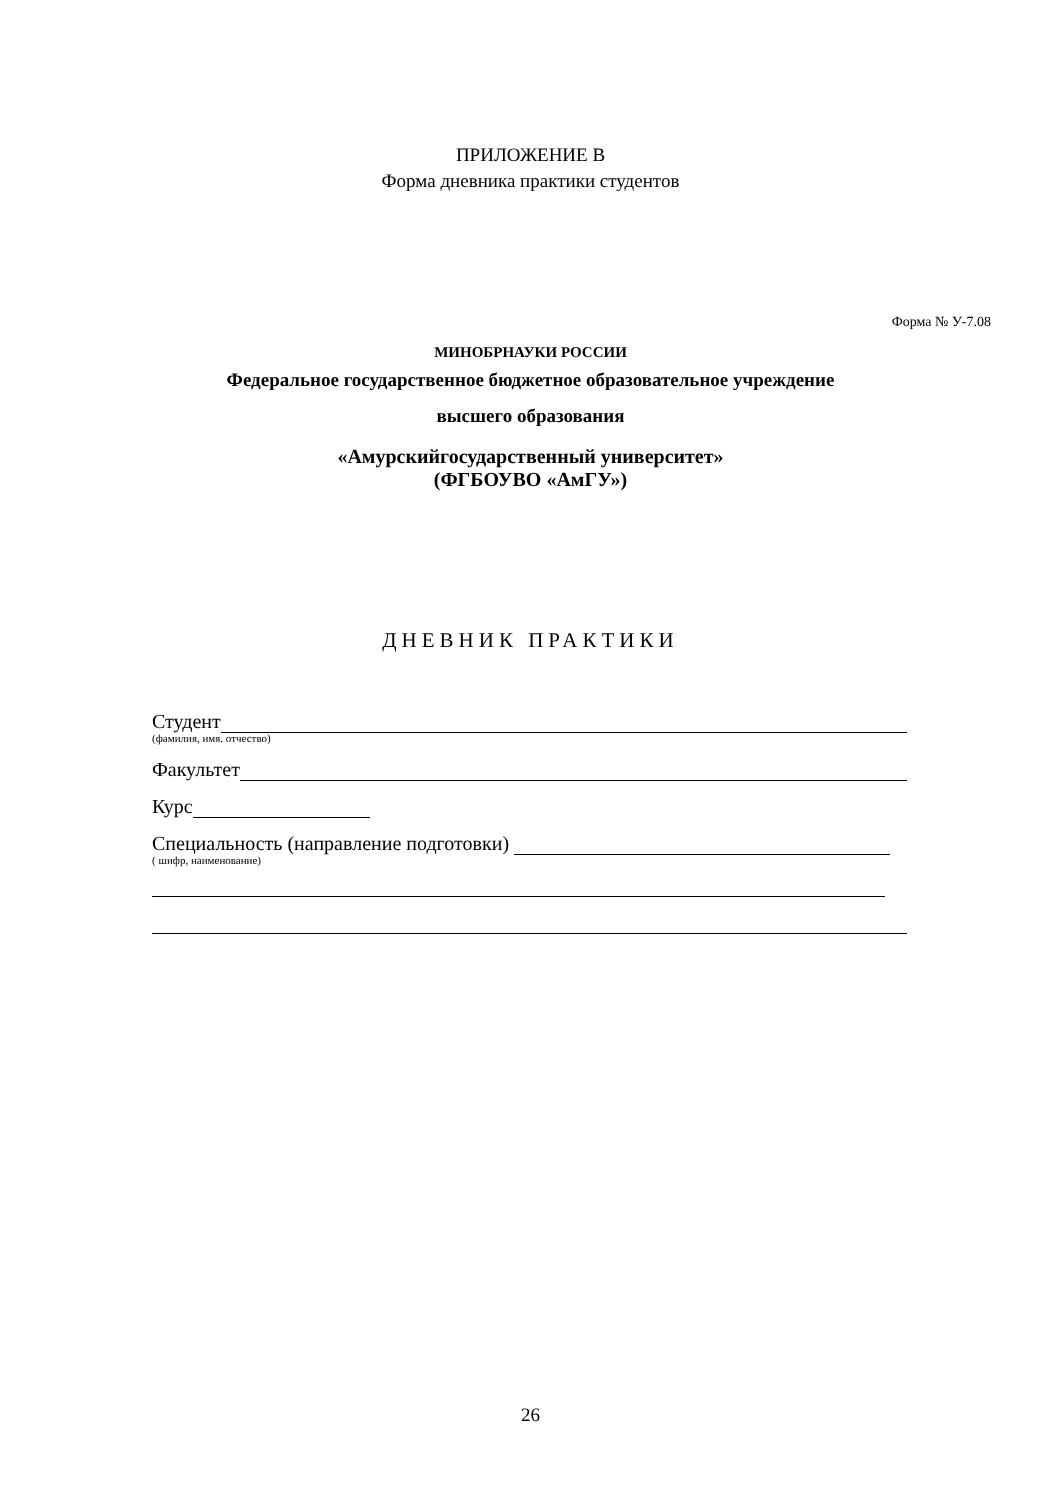ПРИЛОЖЕНИЕ В
Форма дневника практики студентов
Форма № У-7.08
МИНОБРНАУКИ РОССИИ
Федеральное государственное бюджетное образовательное учреждение
высшего образования
«Амурскийгосударственный университет»
(ФГБОУВО «АмГУ»)
ДНЕВНИК ПРАКТИКИ
Студент
(фамилия, имя. отчество)
Факультет
Курс
Специальность (направление подготовки)
( шифр, наименование)
26